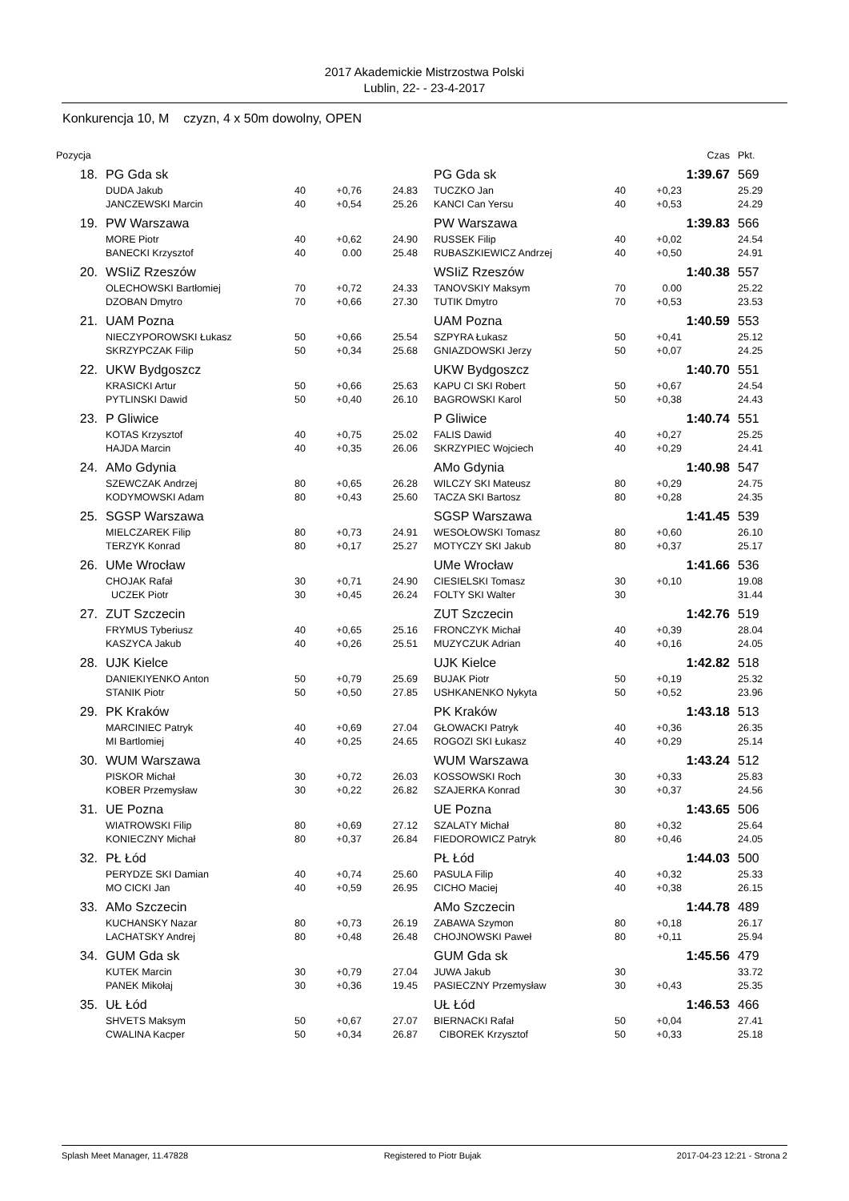2017 Akademickie Mistrzostwa Polski
Lublin, 22- - 23-4-2017
Konkurencja 10, M czyzn, 4 x 50m dowolny, OPEN
| Pozycja | | | | | | | | | | Czas | | Pkt. |
| --- | --- | --- | --- | --- | --- | --- | --- | --- | --- | --- | --- | --- |
| 18. | | PG Gda sk | | | | | PG Gda sk | | | 1:39.67 | | 569 |
| | | DUDA Jakub | 40 | +0,76 | 24.83 | | TUCZKO Jan | 40 | +0,23 | | | 25.29 |
| | | JANCZEWSKI Marcin | 40 | +0,54 | 25.26 | | KANCI Can Yersu | 40 | +0,53 | | | 24.29 |
| 19. | | PW Warszawa | | | | | PW Warszawa | | | 1:39.83 | | 566 |
| | | MORE Piotr | 40 | +0,62 | 24.90 | | RUSSEK Filip | 40 | +0,02 | | | 24.54 |
| | | BANECKI Krzysztof | 40 | 0.00 | 25.48 | | RUBASZKIEWICZ Andrzej | 40 | +0,50 | | | 24.91 |
| 20. | | WSIiZ Rzeszów | | | | | WSIiZ Rzeszów | | | 1:40.38 | | 557 |
| | | OLECHOWSKI Bartłomiej | 70 | +0,72 | 24.33 | | TANOVSKIY Maksym | 70 | 0.00 | | | 25.22 |
| | | DZOBAN Dmytro | 70 | +0,66 | 27.30 | | TUTIK Dmytro | 70 | +0,53 | | | 23.53 |
| 21. | | UAM Pozna | | | | | UAM Pozna | | | 1:40.59 | | 553 |
| | | NIECZYPOROWSKI Łukasz | 50 | +0,66 | 25.54 | | SZPYRA Łukasz | 50 | +0,41 | | | 25.12 |
| | | SKRZYPCZAK Filip | 50 | +0,34 | 25.68 | | GNIAZDOWSKI Jerzy | 50 | +0,07 | | | 24.25 |
| 22. | | UKW Bydgoszcz | | | | | UKW Bydgoszcz | | | 1:40.70 | | 551 |
| | | KRASICKI Artur | 50 | +0,66 | 25.63 | | KAPU CI SKI Robert | 50 | +0,67 | | | 24.54 |
| | | PYTLINSKI Dawid | 50 | +0,40 | 26.10 | | BAGROWSKI Karol | 50 | +0,38 | | | 24.43 |
| 23. | | P Gliwice | | | | | P Gliwice | | | 1:40.74 | | 551 |
| | | KOTAS Krzysztof | 40 | +0,75 | 25.02 | | FALIS Dawid | 40 | +0,27 | | | 25.25 |
| | | HAJDA Marcin | 40 | +0,35 | 26.06 | | SKRZYPIEC Wojciech | 40 | +0,29 | | | 24.41 |
| 24. | | AMo Gdynia | | | | | AMo Gdynia | | | 1:40.98 | | 547 |
| | | SZEWCZAK Andrzej | 80 | +0,65 | 26.28 | | WILCZY SKI Mateusz | 80 | +0,29 | | | 24.75 |
| | | KODYMOWSKI Adam | 80 | +0,43 | 25.60 | | TACZA SKI Bartosz | 80 | +0,28 | | | 24.35 |
| 25. | | SGSP Warszawa | | | | | SGSP Warszawa | | | 1:41.45 | | 539 |
| | | MIELCZAREK Filip | 80 | +0,73 | 24.91 | | WESOŁOWSKI Tomasz | 80 | +0,60 | | | 26.10 |
| | | TERZYK Konrad | 80 | +0,17 | 25.27 | | MOTYCZY SKI Jakub | 80 | +0,37 | | | 25.17 |
| 26. | | UMe Wrocław | | | | | UMe Wrocław | | | 1:41.66 | | 536 |
| | | CHOJAK Rafał | 30 | +0,71 | 24.90 | | CIESIELSKI Tomasz | 30 | +0,10 | | | 19.08 |
| | | UCZEK Piotr | 30 | +0,45 | 26.24 | | FOLTY SKI Walter | 30 | | | | 31.44 |
| 27. | | ZUT Szczecin | | | | | ZUT Szczecin | | | 1:42.76 | | 519 |
| | | FRYMUS Tyberiusz | 40 | +0,65 | 25.16 | | FRONCZYK Michał | 40 | +0,39 | | | 28.04 |
| | | KASZYCA Jakub | 40 | +0,26 | 25.51 | | MUZYCZUK Adrian | 40 | +0,16 | | | 24.05 |
| 28. | | UJK Kielce | | | | | UJK Kielce | | | 1:42.82 | | 518 |
| | | DANIEKIYENKO Anton | 50 | +0,79 | 25.69 | | BUJAK Piotr | 50 | +0,19 | | | 25.32 |
| | | STANIK Piotr | 50 | +0,50 | 27.85 | | USHKANENKO Nykyta | 50 | +0,52 | | | 23.96 |
| 29. | | PK Kraków | | | | | PK Kraków | | | 1:43.18 | | 513 |
| | | MARCINIEC Patryk | 40 | +0,69 | 27.04 | | GŁOWACKI Patryk | 40 | +0,36 | | | 26.35 |
| | | MI Bartlomiej | 40 | +0,25 | 24.65 | | ROGOZI SKI Łukasz | 40 | +0,29 | | | 25.14 |
| 30. | | WUM Warszawa | | | | | WUM Warszawa | | | 1:43.24 | | 512 |
| | | PISKOR Michał | 30 | +0,72 | 26.03 | | KOSSOWSKI Roch | 30 | +0,33 | | | 25.83 |
| | | KOBER Przemysław | 30 | +0,22 | 26.82 | | SZAJERKA Konrad | 30 | +0,37 | | | 24.56 |
| 31. | | UE Pozna | | | | | UE Pozna | | | 1:43.65 | | 506 |
| | | WIATROWSKI Filip | 80 | +0,69 | 27.12 | | SZALATY Michał | 80 | +0,32 | | | 25.64 |
| | | KONIECZNY Michał | 80 | +0,37 | 26.84 | | FIEDOROWICZ Patryk | 80 | +0,46 | | | 24.05 |
| 32. | | PŁ Łód | | | | | PŁ Łód | | | 1:44.03 | | 500 |
| | | PERYDZE SKI Damian | 40 | +0,74 | 25.60 | | PASULA Filip | 40 | +0,32 | | | 25.33 |
| | | MO CICKI Jan | 40 | +0,59 | 26.95 | | CICHO Maciej | 40 | +0,38 | | | 26.15 |
| 33. | | AMo Szczecin | | | | | AMo Szczecin | | | 1:44.78 | | 489 |
| | | KUCHANSKY Nazar | 80 | +0,73 | 26.19 | | ZABAWA Szymon | 80 | +0,18 | | | 26.17 |
| | | LACHATSKY Andrej | 80 | +0,48 | 26.48 | | CHOJNOWSKI Paweł | 80 | +0,11 | | | 25.94 |
| 34. | | GUM Gda sk | | | | | GUM Gda sk | | | 1:45.56 | | 479 |
| | | KUTEK Marcin | 30 | +0,79 | 27.04 | | JUWA Jakub | 30 | | | | 33.72 |
| | | PANEK Mikołaj | 30 | +0,36 | 19.45 | | PASIECZNY Przemysław | 30 | +0,43 | | | 25.35 |
| 35. | | UŁ Łód | | | | | UŁ Łód | | | 1:46.53 | | 466 |
| | | SHVETS Maksym | 50 | +0,67 | 27.07 | | BIERNACKI Rafał | 50 | +0,04 | | | 27.41 |
| | | CWALINA Kacper | 50 | +0,34 | 26.87 | | CIBOREK Krzysztof | 50 | +0,33 | | | 25.18 |
Splash Meet Manager, 11.47828 Registered to Piotr Bujak 2017-04-23 12:21 - Strona 2